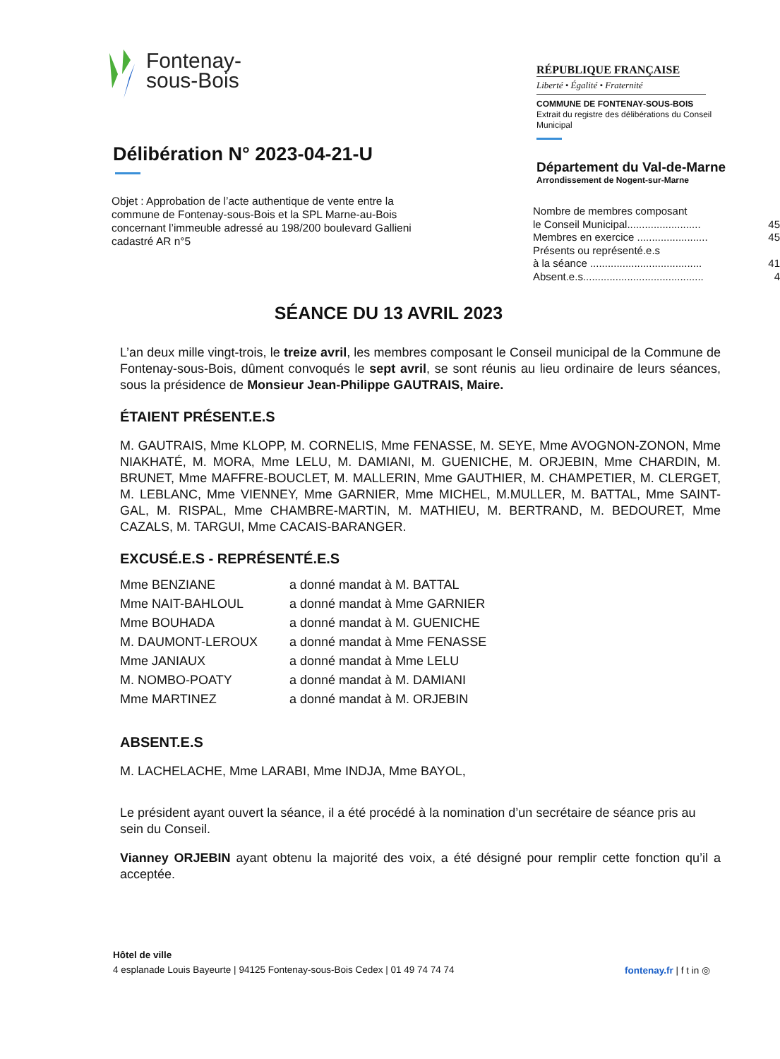Fontenay-
sous-Bois
Délibération N° 2023-04-21-U
Objet : Approbation de l’acte authentique de vente entre la commune de Fontenay-sous-Bois et la SPL Marne-au-Bois concernant l’immeuble adressé au 198/200 boulevard Gallieni cadastré AR n°5
RÉPUBLIQUE FRANÇAISE
Liberté • Égalité • Fraternité
COMMUNE DE FONTENAY-SOUS-BOIS
Extrait du registre des délibérations du Conseil Municipal
Département du Val-de-Marne
Arrondissement de Nogent-sur-Marne
Nombre de membres composant
le Conseil Municipal......................... 45
Membres en exercice ........................ 45
Présents ou représenté.e.s
à la séance ...................................... 41
Absent.e.s......................................... 4
SÉANCE DU 13 AVRIL 2023
L’an deux mille vingt-trois, le treize avril, les membres composant le Conseil municipal de la Commune de Fontenay-sous-Bois, dûment convoqués le sept avril, se sont réunis au lieu ordinaire de leurs séances, sous la présidence de Monsieur Jean-Philippe GAUTRAIS, Maire.
ÉTAIENT PRÉSENT.E.S
M. GAUTRAIS, Mme KLOPP, M. CORNELIS, Mme FENASSE, M. SEYE, Mme AVOGNON-ZONON, Mme NIAKHATÉ, M. MORA, Mme LELU, M. DAMIANI, M. GUENICHE, M. ORJEBIN, Mme CHARDIN, M. BRUNET, Mme MAFFRE-BOUCLET, M. MALLERIN, Mme GAUTHIER, M. CHAMPETIER, M. CLERGET, M. LEBLANC, Mme VIENNEY, Mme GARNIER, Mme MICHEL, M.MULLER, M. BATTAL, Mme SAINT-GAL, M. RISPAL, Mme CHAMBRE-MARTIN, M. MATHIEU, M. BERTRAND, M. BEDOURET, Mme CAZALS, M. TARGUI, Mme CACAIS-BARANGER.
EXCUSÉ.E.S - REPRÉSENTÉ.E.S
| Mme BENZIANE | a donné mandat à M. BATTAL |
| Mme NAIT-BAHLOUL | a donné mandat à Mme GARNIER |
| Mme BOUHADA | a donné mandat à M. GUENICHE |
| M. DAUMONT-LEROUX | a donné mandat à Mme FENASSE |
| Mme JANIAUX | a donné mandat à Mme LELU |
| M. NOMBO-POATY | a donné mandat à M. DAMIANI |
| Mme MARTINEZ | a donné mandat à M. ORJEBIN |
ABSENT.E.S
M. LACHELACHE, Mme LARABI, Mme INDJA, Mme BAYOL,
Le président ayant ouvert la séance, il a été procédé à la nomination d’un secrétaire de séance pris au sein du Conseil.
Vianney ORJEBIN ayant obtenu la majorité des voix, a été désigné pour remplir cette fonction qu’il a acceptée.
Hôtel de ville
4 esplanade Louis Bayeurte | 94125 Fontenay-sous-Bois Cedex | 01 49 74 74 74 fontenay.fr | f t in ◎